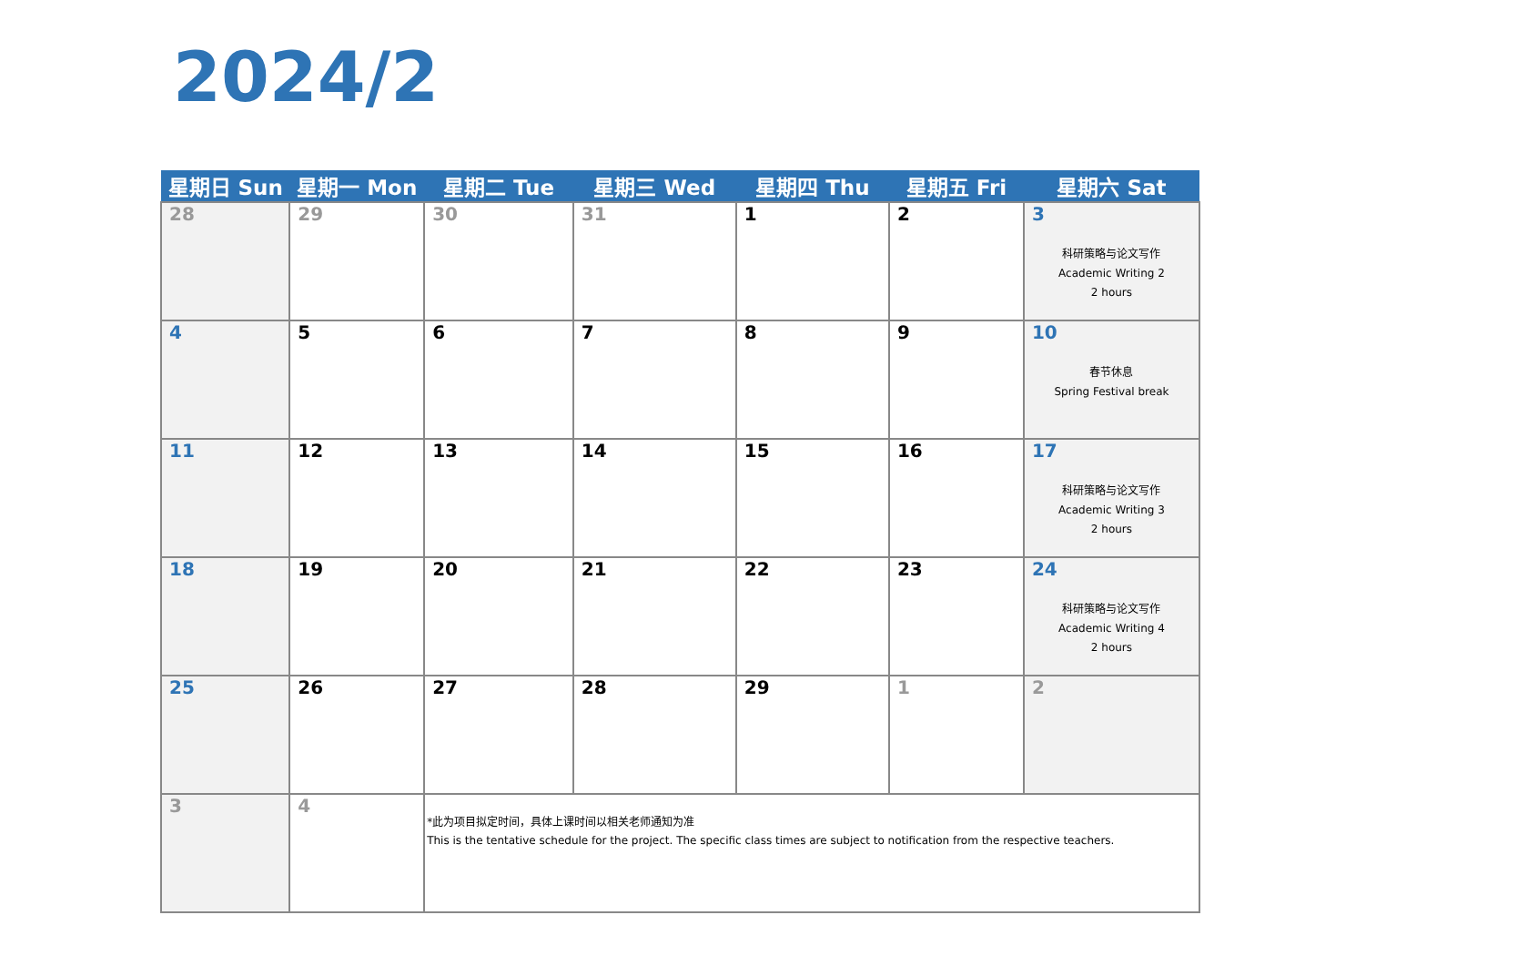2024/2
| 星期日 Sun | 星期一 Mon | 星期二 Tue | 星期三 Wed | 星期四 Thu | 星期五 Fri | 星期六 Sat |
| --- | --- | --- | --- | --- | --- | --- |
| 28 | 29 | 30 | 31 | 1 | 2 | 3 科研策略与论文写作 Academic Writing 2 2 hours |
| 4 | 5 | 6 | 7 | 8 | 9 | 10 春节休息 Spring Festival break |
| 11 | 12 | 13 | 14 | 15 | 16 | 17 科研策略与论文写作 Academic Writing 3 2 hours |
| 18 | 19 | 20 | 21 | 22 | 23 | 24 科研策略与论文写作 Academic Writing 4 2 hours |
| 25 | 26 | 27 | 28 | 29 | 1 | 2 |
| 3 | 4 | *此为项目拟定时间，具体上课时间以相关老师通知为准 This is the tentative schedule for the project. The specific class times are subject to notification from the respective teachers. | | | | |